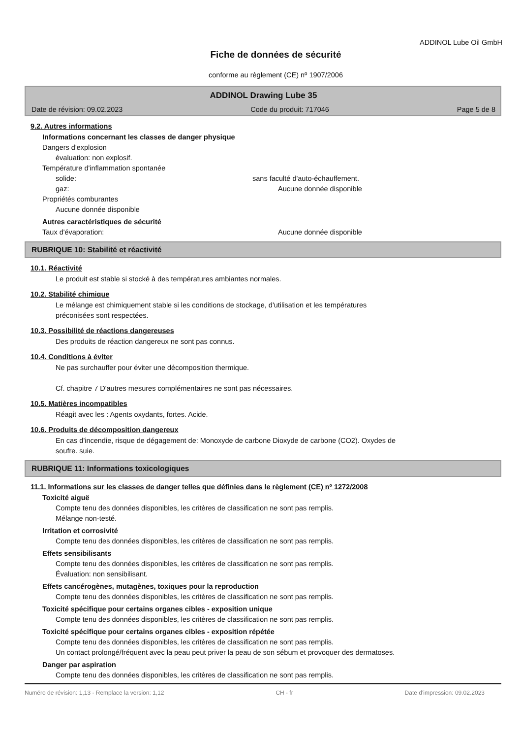ADDINOL Lube Oil GmbH
Fiche de données de sécurité
conforme au règlement (CE) nº 1907/2006
ADDINOL Drawing Lube 35
Date de révision: 09.02.2023 Code du produit: 717046 Page 5 de 8
9.2. Autres informations
Informations concernant les classes de danger physique
Dangers d'explosion
évaluation: non explosif.
Température d'inflammation spontanée
solide: sans faculté d'auto-échauffement.
gaz: Aucune donnée disponible
Propriétés comburantes
Aucune donnée disponible
Autres caractéristiques de sécurité
Taux d'évaporation: Aucune donnée disponible
RUBRIQUE 10: Stabilité et réactivité
10.1. Réactivité
Le produit est stable si stocké à des températures ambiantes normales.
10.2. Stabilité chimique
Le mélange est chimiquement stable si les conditions de stockage, d'utilisation et les températures
préconisées sont respectées.
10.3. Possibilité de réactions dangereuses
Des produits de réaction dangereux ne sont pas connus.
10.4. Conditions à éviter
Ne pas surchauffer pour éviter une décomposition thermique.
Cf. chapitre 7 D'autres mesures complémentaires ne sont pas nécessaires.
10.5. Matières incompatibles
Réagit avec les : Agents oxydants, fortes. Acide.
10.6. Produits de décomposition dangereux
En cas d'incendie, risque de dégagement de: Monoxyde de carbone Dioxyde de carbone (CO2). Oxydes de
soufre. suie.
RUBRIQUE 11: Informations toxicologiques
11.1. Informations sur les classes de danger telles que définies dans le règlement (CE) nº 1272/2008
Toxicité aiguë
Compte tenu des données disponibles, les critères de classification ne sont pas remplis.
Mélange non-testé.
Irritation et corrosivité
Compte tenu des données disponibles, les critères de classification ne sont pas remplis.
Effets sensibilisants
Compte tenu des données disponibles, les critères de classification ne sont pas remplis.
Évaluation: non sensibilisant.
Effets cancérogènes, mutagènes, toxiques pour la reproduction
Compte tenu des données disponibles, les critères de classification ne sont pas remplis.
Toxicité spécifique pour certains organes cibles - exposition unique
Compte tenu des données disponibles, les critères de classification ne sont pas remplis.
Toxicité spécifique pour certains organes cibles - exposition répétée
Compte tenu des données disponibles, les critères de classification ne sont pas remplis.
Un contact prolongé/fréquent avec la peau peut priver la peau de son sébum et provoquer des dermatoses.
Danger par aspiration
Compte tenu des données disponibles, les critères de classification ne sont pas remplis.
Numéro de révision: 1,13 - Remplace la version: 1,12 CH - fr Date d'impression: 09.02.2023